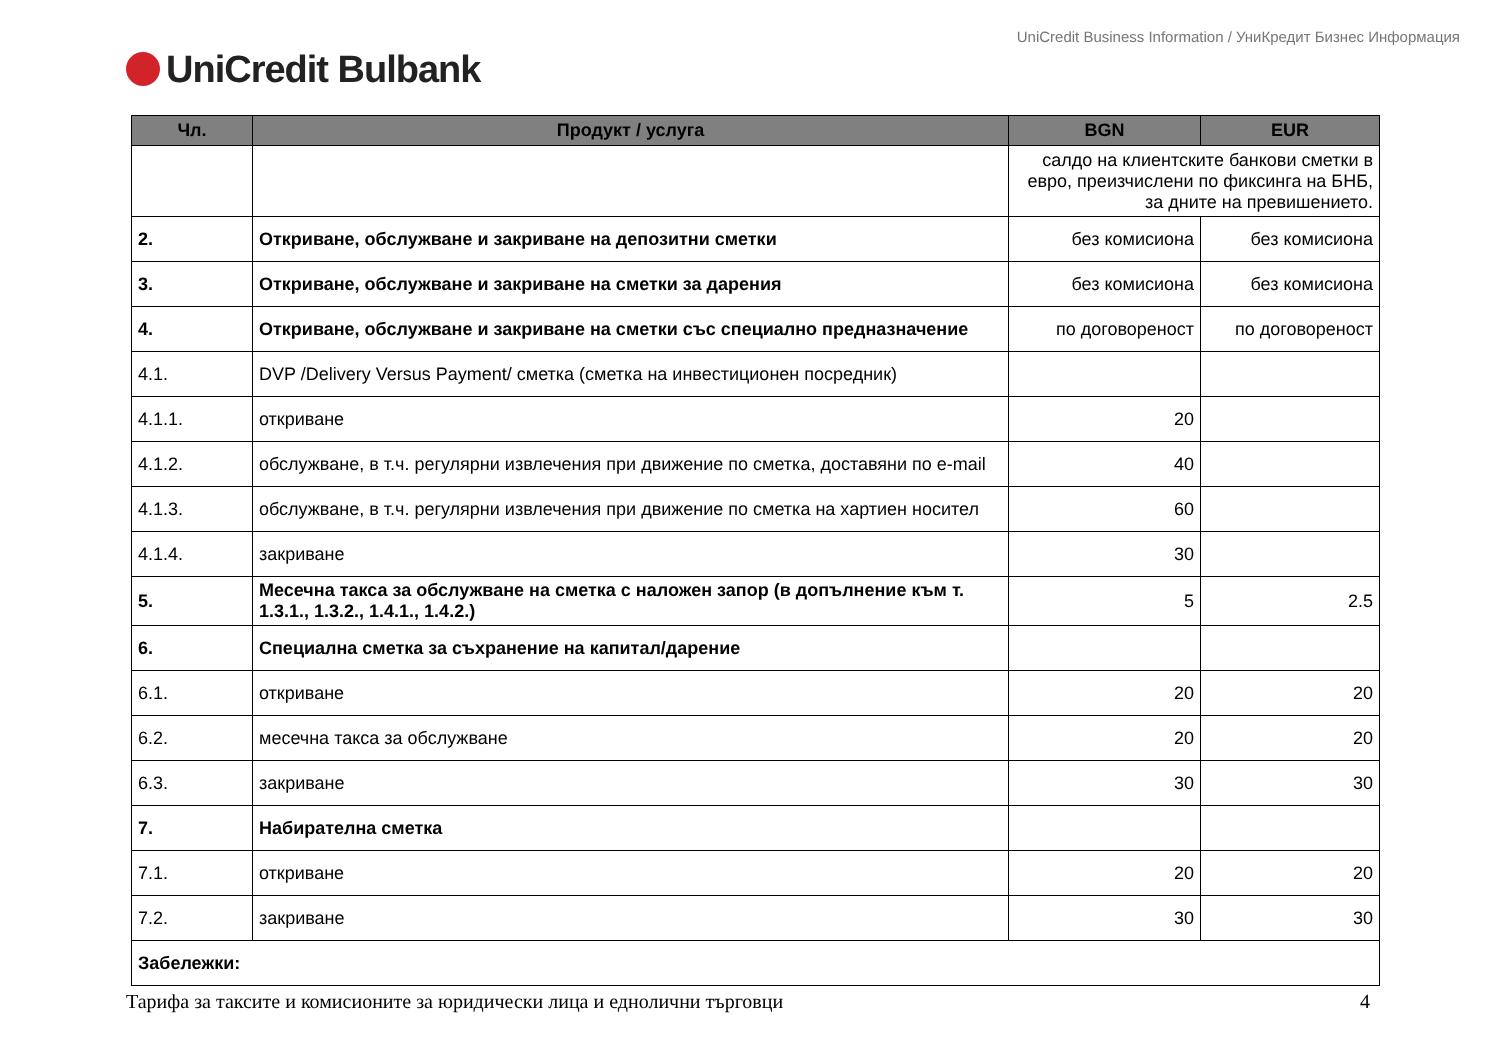UniCredit Business Information / УниКредит Бизнес Информация
UniCredit Bulbank
| Чл. | Продукт / услуга | BGN | EUR |
| --- | --- | --- | --- |
| | | салдо на клиентските банкови сметки в евро, преизчислени по фиксинга на БНБ, за дните на превишението. | |
| 2. | Откриване, обслужване и закриване на депозитни сметки | без комисиона | без комисиона |
| 3. | Откриване, обслужване и закриване на сметки за дарения | без комисиона | без комисиона |
| 4. | Откриване, обслужване и закриване на сметки със специално предназначение | по договореност | по договореност |
| 4.1. | DVP /Delivery Versus Payment/ сметка (сметка на инвестиционен посредник) | | |
| 4.1.1. | откриване | 20 | |
| 4.1.2. | обслужване, в т.ч. регулярни извлечения при движение по сметка, доставяни по e-mail | 40 | |
| 4.1.3. | обслужване, в т.ч. регулярни извлечения при движение по сметка на хартиен носител | 60 | |
| 4.1.4. | закриване | 30 | |
| 5. | Месечна такса за обслужване на сметка с наложен запор (в допълнение към т. 1.3.1., 1.3.2., 1.4.1., 1.4.2.) | 5 | 2.5 |
| 6. | Специална сметка за съхранение на капитал/дарение | | |
| 6.1. | откриване | 20 | 20 |
| 6.2. | месечна такса за обслужване | 20 | 20 |
| 6.3. | закриване | 30 | 30 |
| 7. | Набирателна сметка | | |
| 7.1. | откриване | 20 | 20 |
| 7.2. | закриване | 30 | 30 |
| Забележки: | | | |
Тарифа за таксите и комисионите за юридически лица и еднолични търговци 4